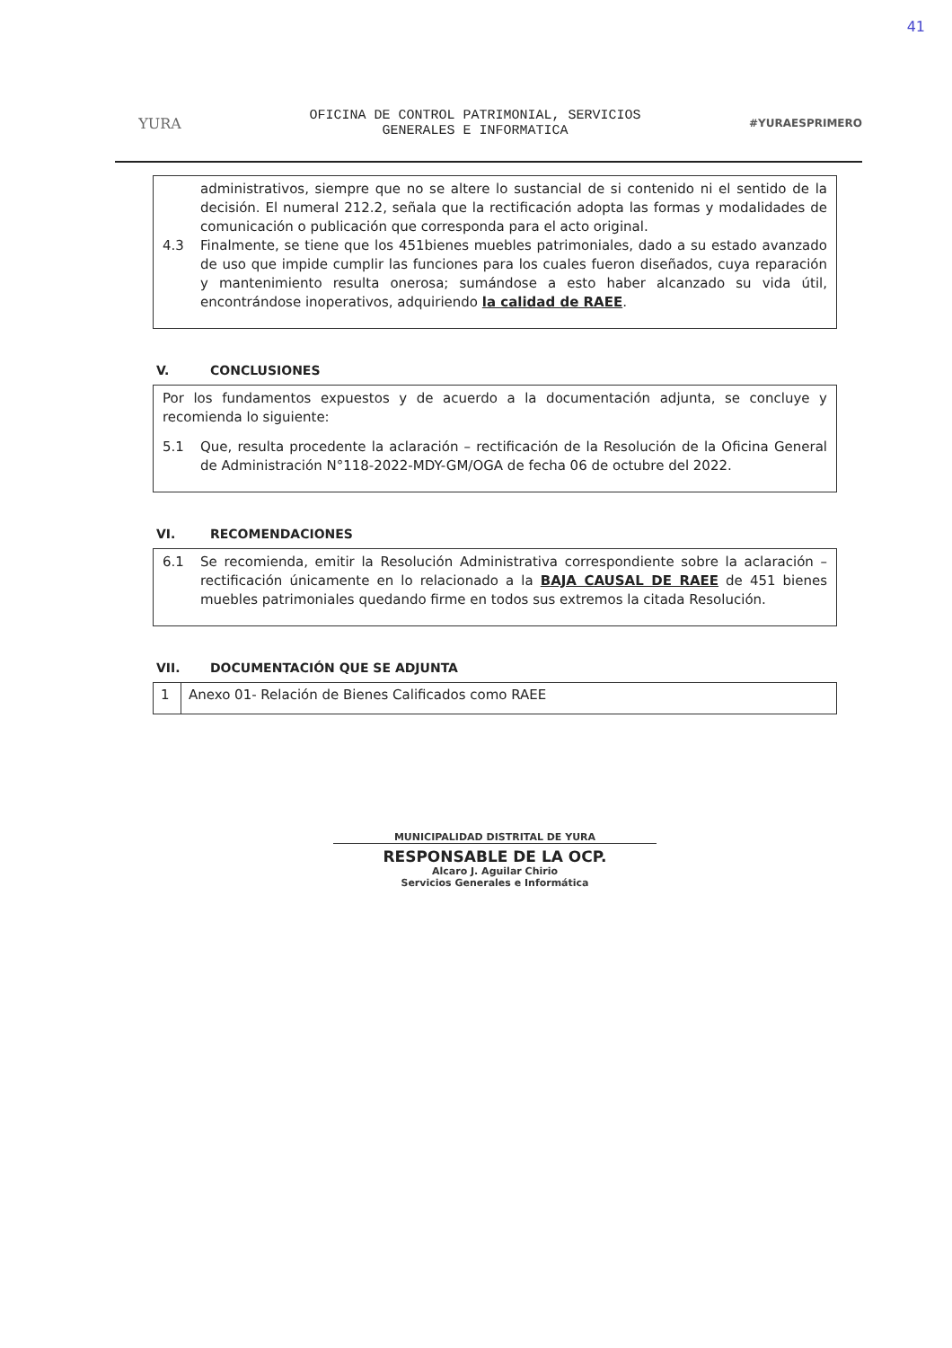41
YURA
OFICINA DE CONTROL PATRIMONIAL, SERVICIOS
GENERALES E INFORMATICA
#YURAESPRIMERO
administrativos, siempre que no se altere lo sustancial de si contenido ni el sentido de la decisión. El numeral 212.2, señala que la rectificación adopta las formas y modalidades de comunicación o publicación que corresponda para el acto original.
4.3 Finalmente, se tiene que los 451bienes muebles patrimoniales, dado a su estado avanzado de uso que impide cumplir las funciones para los cuales fueron diseñados, cuya reparación y mantenimiento resulta onerosa; sumándose a esto haber alcanzado su vida útil, encontrándose inoperativos, adquiriendo la calidad de RAEE.
V. CONCLUSIONES
Por los fundamentos expuestos y de acuerdo a la documentación adjunta, se concluye y recomienda lo siguiente:
5.1 Que, resulta procedente la aclaración – rectificación de la Resolución de la Oficina General de Administración N°118-2022-MDY-GM/OGA de fecha 06 de octubre del 2022.
VI. RECOMENDACIONES
6.1 Se recomienda, emitir la Resolución Administrativa correspondiente sobre la aclaración – rectificación únicamente en lo relacionado a la BAJA CAUSAL DE RAEE de 451 bienes muebles patrimoniales quedando firme en todos sus extremos la citada Resolución.
VII. DOCUMENTACIÓN QUE SE ADJUNTA
| 1 | Anexo 01- Relación de Bienes Calificados como RAEE |
MUNICIPALIDAD DISTRITAL DE YURA
RESPONSABLE DE LA OCP.
Alcaro J. Aguilar Chirio
Servicios Generales e Informática